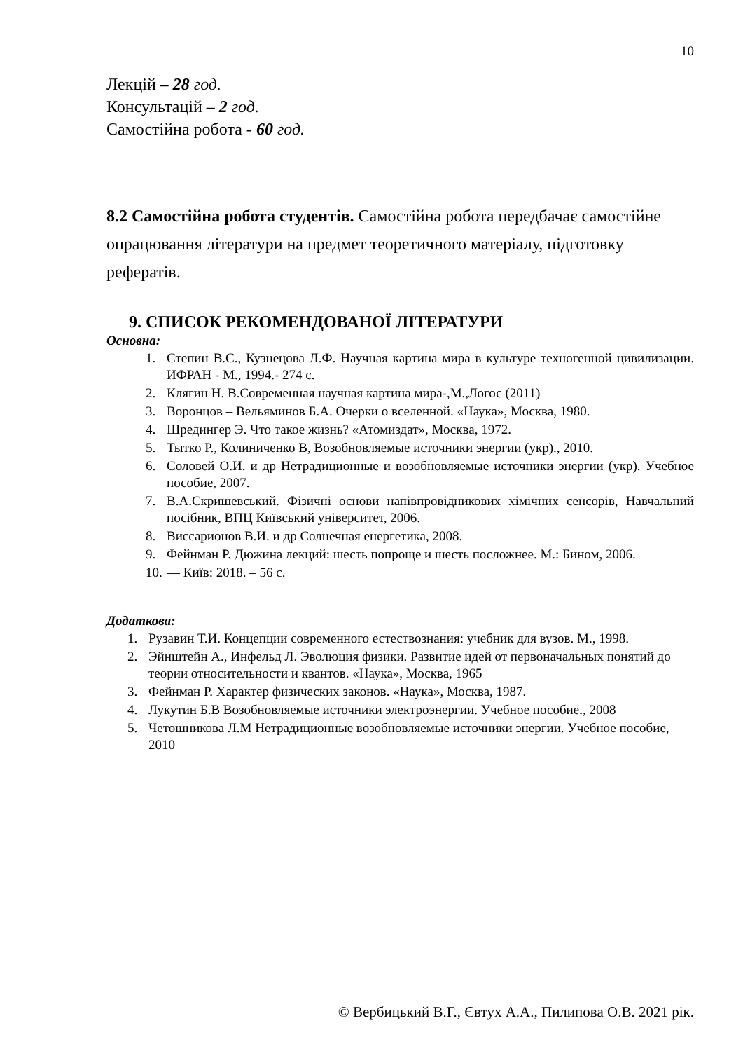10
Лекцій – 28 год.
Консультацій – 2 год.
Самостійна робота - 60 год.
8.2 Самостійна робота студентів. Самостійна робота передбачає самостійне опрацювання літератури на предмет теоретичного матеріалу, підготовку рефератів.
9. СПИСОК РЕКОМЕНДОВАНОЇ ЛІТЕРАТУРИ
Основна:
1. Степин В.С., Кузнецова Л.Ф. Научная картина мира в культуре техногенной цивилизации. ИФРАН - М., 1994.- 274 с.
2. Клягин Н. В.Современная научная картина мира-,М.,Логос (2011)
3. Воронцов – Вельяминов Б.А. Очерки о вселенной. «Наука», Москва, 1980.
4. Шредингер Э. Что такое жизнь? «Атомиздат», Москва, 1972.
5. Тытко Р., Колиниченко В, Возобновляемые источники энергии (укр)., 2010.
6. Соловей О.И. и др Нетрадиционные и возобновляемые источники энергии (укр). Учебное пособие, 2007.
7. В.А.Скришевський. Фізичні основи напівпровідникових хімічних сенсорів, Навчальний посібник, ВПЦ Київський університет, 2006.
8. Виссарионов В.И. и др Солнечная енергетика, 2008.
9. Фейнман Р. Дюжина лекций: шесть попроще и шесть посложнее. М.: Бином, 2006.
10. — Київ: 2018. – 56 с.
Додаткова:
1. Рузавин Т.И. Концепции современного естествознания: учебник для вузов. М., 1998.
2. Эйнштейн А., Инфельд Л. Эволюция физики. Развитие идей от первоначальных понятий до теории относительности и квантов. «Наука», Москва, 1965
3. Фейнман Р. Характер физических законов. «Наука», Москва, 1987.
4. Лукутин Б.В Возобновляемые источники электроэнергии. Учебное пособие., 2008
5. Четошникова Л.М Нетрадиционные возобновляемые источники энергии. Учебное пособие, 2010
© Вербицький В.Г., Євтух А.А., Пилипова О.В. 2021 рік.